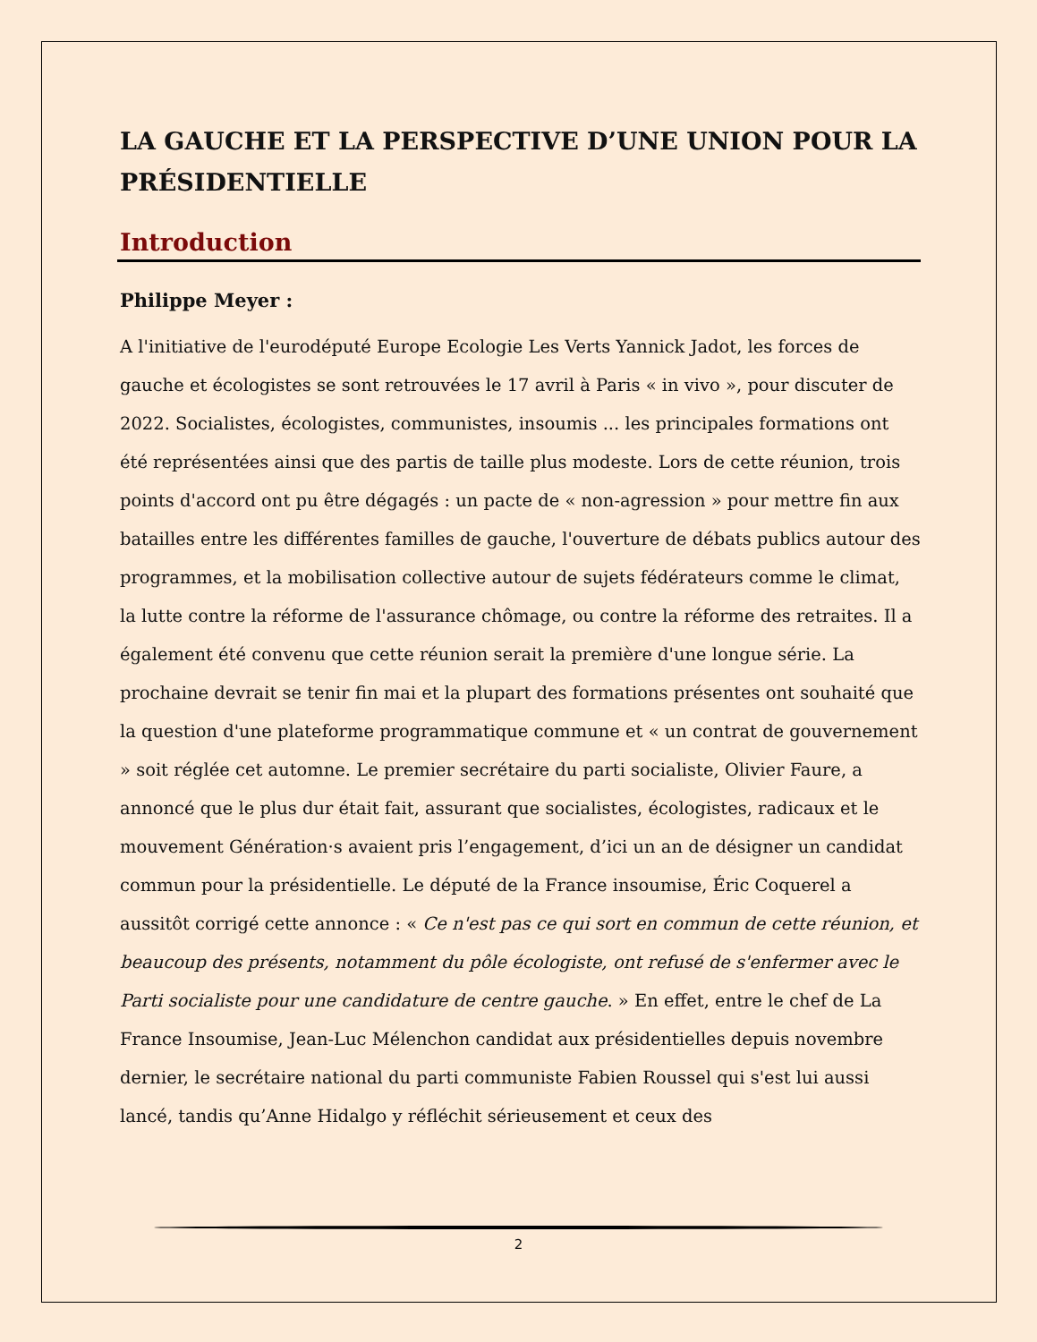LA GAUCHE ET LA PERSPECTIVE D’UNE UNION POUR LA PRÉSIDENTIELLE
Introduction
Philippe Meyer :
A l'initiative de l'eurodéputé Europe Ecologie Les Verts Yannick Jadot, les forces de gauche et écologistes se sont retrouvées le 17 avril à Paris « in vivo », pour discuter de 2022. Socialistes, écologistes, communistes, insoumis ... les principales formations ont été représentées ainsi que des partis de taille plus modeste. Lors de cette réunion, trois points d'accord ont pu être dégagés : un pacte de « non-agression » pour mettre fin aux batailles entre les différentes familles de gauche, l'ouverture de débats publics autour des programmes, et la mobilisation collective autour de sujets fédérateurs comme le climat, la lutte contre la réforme de l'assurance chômage, ou contre la réforme des retraites. Il a également été convenu que cette réunion serait la première d'une longue série. La prochaine devrait se tenir fin mai et la plupart des formations présentes ont souhaité que la question d'une plateforme programmatique commune et « un contrat de gouvernement » soit réglée cet automne. Le premier secrétaire du parti socialiste, Olivier Faure, a annoncé que le plus dur était fait, assurant que socialistes, écologistes, radicaux et le mouvement Génération·s avaient pris l’engagement, d’ici un an de désigner un candidat commun pour la présidentielle. Le député de la France insoumise, Éric Coquerel a aussitôt corrigé cette annonce : « Ce n'est pas ce qui sort en commun de cette réunion, et beaucoup des présents, notamment du pôle écologiste, ont refusé de s'enfermer avec le Parti socialiste pour une candidature de centre gauche. » En effet, entre le chef de La France Insoumise, Jean-Luc Mélenchon candidat aux présidentielles depuis novembre dernier, le secrétaire national du parti communiste Fabien Roussel qui s'est lui aussi lancé, tandis qu’Anne Hidalgo y réfléchit sérieusement et ceux des
2